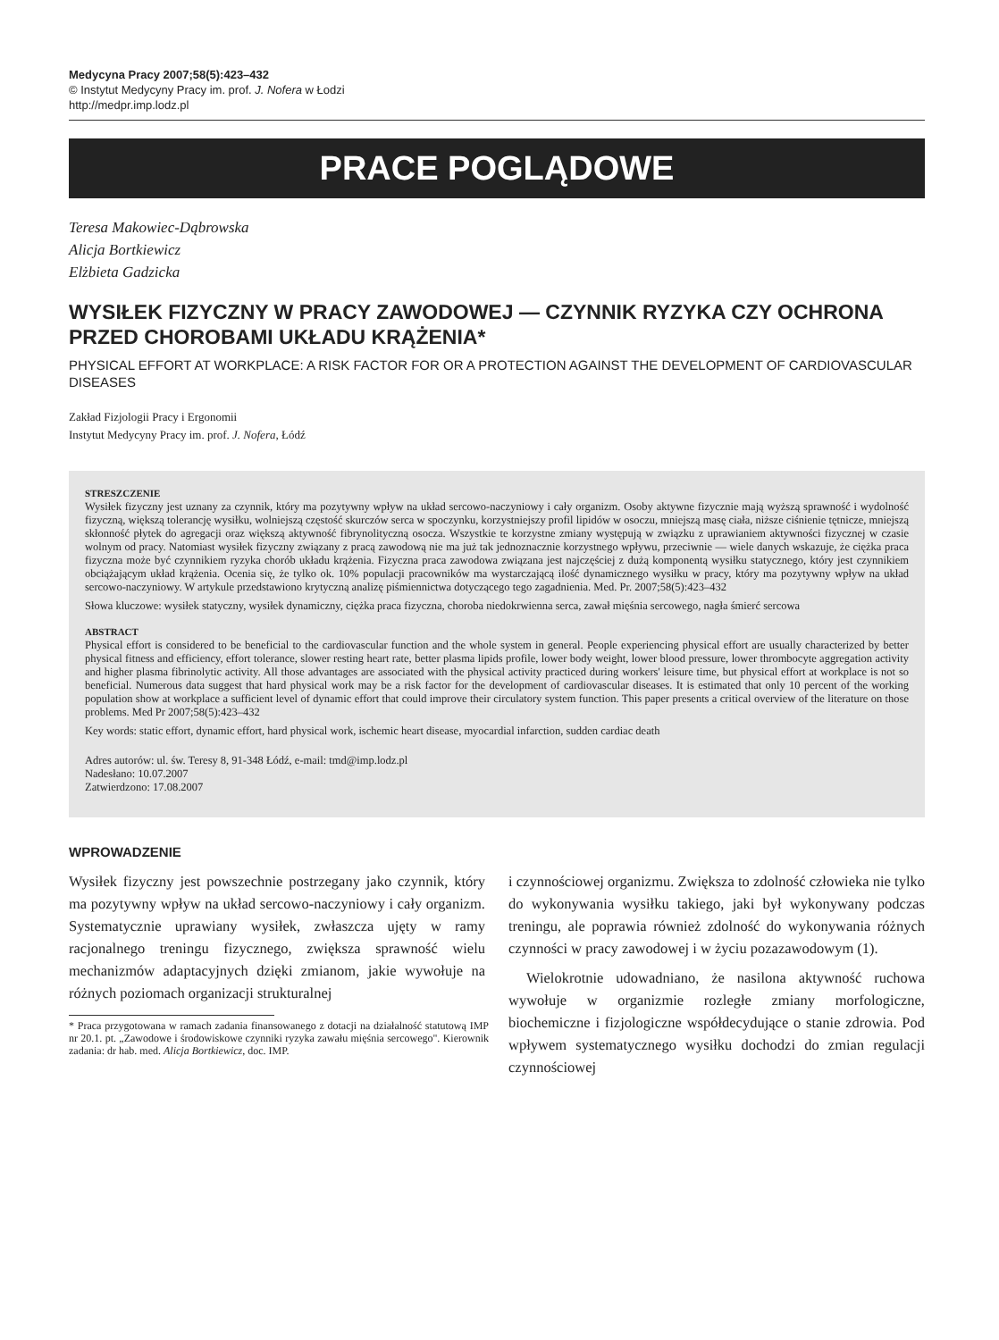Medycyna Pracy 2007;58(5):423–432
© Instytut Medycyny Pracy im. prof. J. Nofera w Łodzi
http://medpr.imp.lodz.pl
PRACE POGLĄDOWE
Teresa Makowiec-Dąbrowska
Alicja Bortkiewicz
Elżbieta Gadzicka
WYSIŁEK FIZYCZNY W PRACY ZAWODOWEJ — CZYNNIK RYZYKA CZY OCHRONA PRZED CHOROBAMI UKŁADU KRĄŻENIA*
PHYSICAL EFFORT AT WORKPLACE: A RISK FACTOR FOR OR A PROTECTION AGAINST THE DEVELOPMENT OF CARDIOVASCULAR DISEASES
Zakład Fizjologii Pracy i Ergonomii
Instytut Medycyny Pracy im. prof. J. Nofera, Łódź
STRESZCZENIE
Wysiłek fizyczny jest uznany za czynnik, który ma pozytywny wpływ na układ sercowo-naczyniowy i cały organizm. Osoby aktywne fizycznie mają wyższą sprawność i wydolność fizyczną, większą tolerancję wysiłku, wolniejszą częstość skurczów serca w spoczynku, korzystniejszy profil lipidów w osoczu, mniejszą masę ciała, niższe ciśnienie tętnicze, mniejszą skłonność płytek do agregacji oraz większą aktywność fibrynolityczną osocza. Wszystkie te korzystne zmiany występują w związku z uprawianiem aktywności fizycznej w czasie wolnym od pracy. Natomiast wysiłek fizyczny związany z pracą zawodową nie ma już tak jednoznacznie korzystnego wpływu, przeciwnie — wiele danych wskazuje, że ciężka praca fizyczna może być czynnikiem ryzyka chorób układu krążenia. Fizyczna praca zawodowa związana jest najczęściej z dużą komponentą wysiłku statycznego, który jest czynnikiem obciążającym układ krążenia. Ocenia się, że tylko ok. 10% populacji pracowników ma wystarczającą ilość dynamicznego wysiłku w pracy, który ma pozytywny wpływ na układ sercowo-naczyniowy. W artykule przedstawiono krytyczną analizę piśmiennictwa dotyczącego tego zagadnienia. Med. Pr. 2007;58(5):423–432
Słowa kluczowe: wysiłek statyczny, wysiłek dynamiczny, ciężka praca fizyczna, choroba niedokrwienna serca, zawał mięśnia sercowego, nagła śmierć sercowa
ABSTRACT
Physical effort is considered to be beneficial to the cardiovascular function and the whole system in general. People experiencing physical effort are usually characterized by better physical fitness and efficiency, effort tolerance, slower resting heart rate, better plasma lipids profile, lower body weight, lower blood pressure, lower thrombocyte aggregation activity and higher plasma fibrinolytic activity. All those advantages are associated with the physical activity practiced during workers' leisure time, but physical effort at workplace is not so beneficial. Numerous data suggest that hard physical work may be a risk factor for the development of cardiovascular diseases. It is estimated that only 10 percent of the working population show at workplace a sufficient level of dynamic effort that could improve their circulatory system function. This paper presents a critical overview of the literature on those problems. Med Pr 2007;58(5):423–432
Key words: static effort, dynamic effort, hard physical work, ischemic heart disease, myocardial infarction, sudden cardiac death
Adres autorów: ul. św. Teresy 8, 91-348 Łódź, e-mail: tmd@imp.lodz.pl
Nadesłano: 10.07.2007
Zatwierdzono: 17.08.2007
WPROWADZENIE
Wysiłek fizyczny jest powszechnie postrzegany jako czynnik, który ma pozytywny wpływ na układ sercowo-naczyniowy i cały organizm. Systematycznie uprawiany wysiłek, zwłaszcza ujęty w ramy racjonalnego treningu fizycznego, zwiększa sprawność wielu mechanizmów adaptacyjnych dzięki zmianom, jakie wywołuje na różnych poziomach organizacji strukturalnej
* Praca przygotowana w ramach zadania finansowanego z dotacji na działalność statutową IMP nr 20.1. pt. „Zawodowe i środowiskowe czynniki ryzyka zawału mięśnia sercowego". Kierownik zadania: dr hab. med. Alicja Bortkiewicz, doc. IMP.
i czynnościowej organizmu. Zwiększa to zdolność człowieka nie tylko do wykonywania wysiłku takiego, jaki był wykonywany podczas treningu, ale poprawia również zdolność do wykonywania różnych czynności w pracy zawodowej i w życiu pozazawodowym (1).
Wielokrotnie udowadniano, że nasilona aktywność ruchowa wywołuje w organizmie rozległe zmiany morfologiczne, biochemiczne i fizjologiczne współdecydujące o stanie zdrowia. Pod wpływem systematycznego wysiłku dochodzi do zmian regulacji czynnościowej